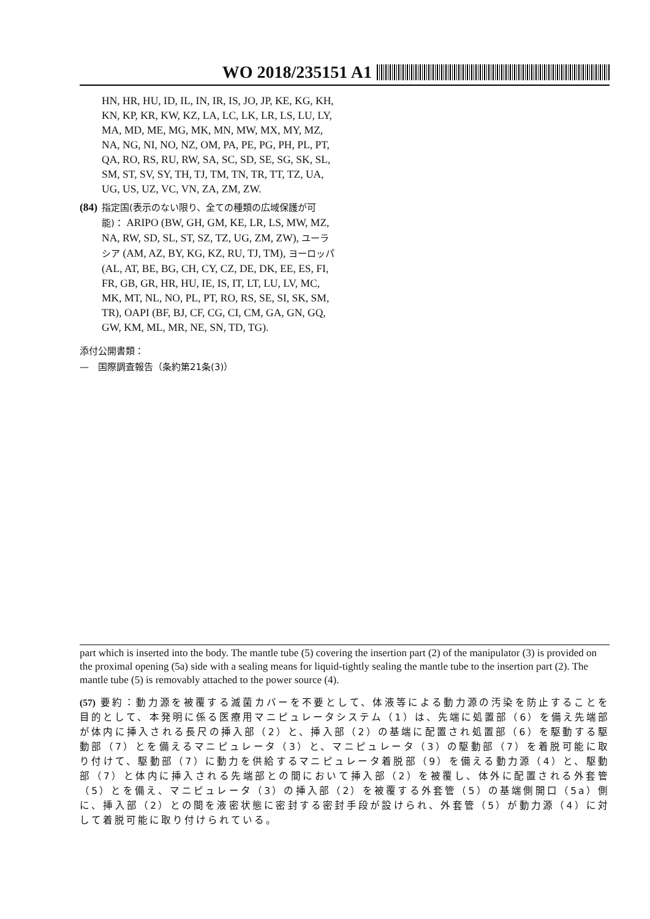WO 2018/235151 A1
HN, HR, HU, ID, IL, IN, IR, IS, JO, JP, KE, KG, KH, KN, KP, KR, KW, KZ, LA, LC, LK, LR, LS, LU, LY, MA, MD, ME, MG, MK, MN, MW, MX, MY, MZ, NA, NG, NI, NO, NZ, OM, PA, PE, PG, PH, PL, PT, QA, RO, RS, RU, RW, SA, SC, SD, SE, SG, SK, SL, SM, ST, SV, SY, TH, TJ, TM, TN, TR, TT, TZ, UA, UG, US, UZ, VC, VN, ZA, ZM, ZW.
(84)
指定国(表示のない限り、全ての種類の広域保護が可能)： ARIPO (BW, GH, GM, KE, LR, LS, MW, MZ, NA, RW, SD, SL, ST, SZ, TZ, UG, ZM, ZW), ユーラシア (AM, AZ, BY, KG, KZ, RU, TJ, TM), ヨーロッパ (AL, AT, BE, BG, CH, CY, CZ, DE, DK, EE, ES, FI, FR, GB, GR, HR, HU, IE, IS, IT, LT, LU, LV, MC, MK, MT, NL, NO, PL, PT, RO, RS, SE, SI, SK, SM, TR), OAPI (BF, BJ, CF, CG, CI, CM, GA, GN, GQ, GW, KM, ML, MR, NE, SN, TD, TG).
添付公開書類：
—　国際調査報告（条約第21条(3)）
part which is inserted into the body. The mantle tube (5) covering the insertion part (2) of the manipulator (3) is provided on the proximal opening (5a) side with a sealing means for liquid-tightly sealing the mantle tube to the insertion part (2). The mantle tube (5) is removably attached to the power source (4).
(57) 要約：動力源を被覆する滅菌カバーを不要として、体液等による動力源の汚染を防止することを目的として、本発明に係る医療用マニピュレータシステム（1）は、先端に処置部（6）を備え先端部が体内に挿入される長尺の挿入部（2）と、挿入部（2）の基端に配置され処置部（6）を駆動する駆動部（7）とを備えるマニピュレータ（3）と、マニピュレータ（3）の駆動部（7）を着脱可能に取り付けて、駆動部（7）に動力を供給するマニピュレータ着脱部（9）を備える動力源（4）と、駆動部（7）と体内に挿入される先端部との間において挿入部（2）を被覆し、体外に配置される外套管（5）とを備え、マニピュレータ（3）の挿入部（2）を被覆する外套管（5）の基端側開口（5a）側に、挿入部（2）との間を液密状態に密封する密封手段が設けられ、外套管（5）が動力源（4）に対して着脱可能に取り付けられている。